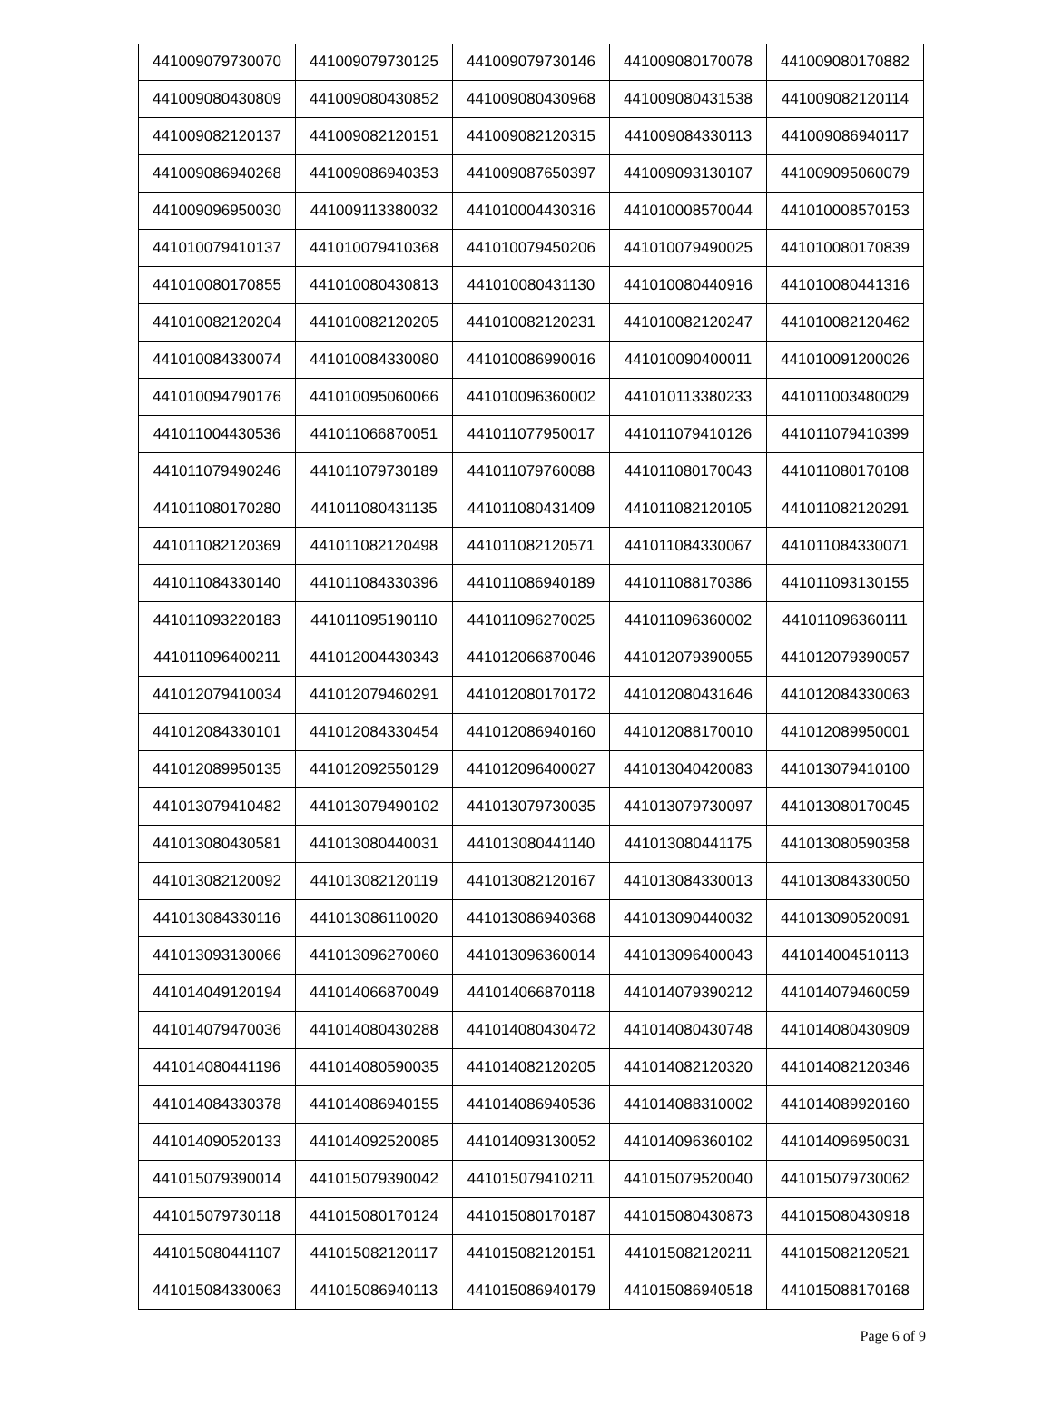| 441009079730070 | 441009079730125 | 441009079730146 | 441009080170078 | 441009080170882 |
| 441009080430809 | 441009080430852 | 441009080430968 | 441009080431538 | 441009082120114 |
| 441009082120137 | 441009082120151 | 441009082120315 | 441009084330113 | 441009086940117 |
| 441009086940268 | 441009086940353 | 441009087650397 | 441009093130107 | 441009095060079 |
| 441009096950030 | 441009113380032 | 441010004430316 | 441010008570044 | 441010008570153 |
| 441010079410137 | 441010079410368 | 441010079450206 | 441010079490025 | 441010080170839 |
| 441010080170855 | 441010080430813 | 441010080431130 | 441010080440916 | 441010080441316 |
| 441010082120204 | 441010082120205 | 441010082120231 | 441010082120247 | 441010082120462 |
| 441010084330074 | 441010084330080 | 441010086990016 | 441010090400011 | 441010091200026 |
| 441010094790176 | 441010095060066 | 441010096360002 | 441010113380233 | 441011003480029 |
| 441011004430536 | 441011066870051 | 441011077950017 | 441011079410126 | 441011079410399 |
| 441011079490246 | 441011079730189 | 441011079760088 | 441011080170043 | 441011080170108 |
| 441011080170280 | 441011080431135 | 441011080431409 | 441011082120105 | 441011082120291 |
| 441011082120369 | 441011082120498 | 441011082120571 | 441011084330067 | 441011084330071 |
| 441011084330140 | 441011084330396 | 441011086940189 | 441011088170386 | 441011093130155 |
| 441011093220183 | 441011095190110 | 441011096270025 | 441011096360002 | 441011096360111 |
| 441011096400211 | 441012004430343 | 441012066870046 | 441012079390055 | 441012079390057 |
| 441012079410034 | 441012079460291 | 441012080170172 | 441012080431646 | 441012084330063 |
| 441012084330101 | 441012084330454 | 441012086940160 | 441012088170010 | 441012089950001 |
| 441012089950135 | 441012092550129 | 441012096400027 | 441013040420083 | 441013079410100 |
| 441013079410482 | 441013079490102 | 441013079730035 | 441013079730097 | 441013080170045 |
| 441013080430581 | 441013080440031 | 441013080441140 | 441013080441175 | 441013080590358 |
| 441013082120092 | 441013082120119 | 441013082120167 | 441013084330013 | 441013084330050 |
| 441013084330116 | 441013086110020 | 441013086940368 | 441013090440032 | 441013090520091 |
| 441013093130066 | 441013096270060 | 441013096360014 | 441013096400043 | 441014004510113 |
| 441014049120194 | 441014066870049 | 441014066870118 | 441014079390212 | 441014079460059 |
| 441014079470036 | 441014080430288 | 441014080430472 | 441014080430748 | 441014080430909 |
| 441014080441196 | 441014080590035 | 441014082120205 | 441014082120320 | 441014082120346 |
| 441014084330378 | 441014086940155 | 441014086940536 | 441014088310002 | 441014089920160 |
| 441014090520133 | 441014092520085 | 441014093130052 | 441014096360102 | 441014096950031 |
| 441015079390014 | 441015079390042 | 441015079410211 | 441015079520040 | 441015079730062 |
| 441015079730118 | 441015080170124 | 441015080170187 | 441015080430873 | 441015080430918 |
| 441015080441107 | 441015082120117 | 441015082120151 | 441015082120211 | 441015082120521 |
| 441015084330063 | 441015086940113 | 441015086940179 | 441015086940518 | 441015088170168 |
Page 6 of 9